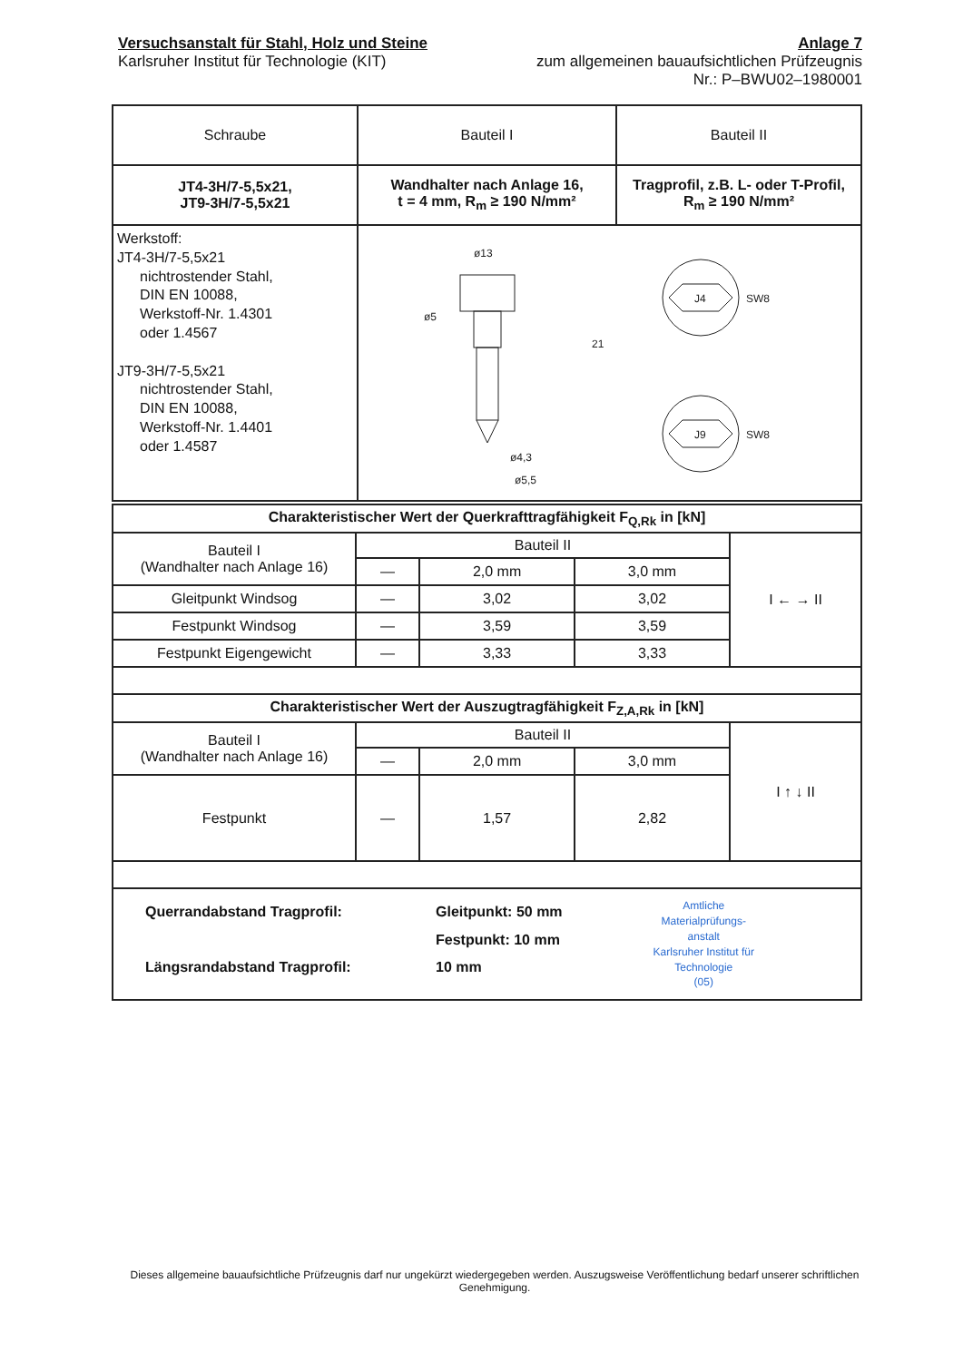Versuchsanstalt für Stahl, Holz und Steine
Karlsruher Institut für Technologie (KIT)
Anlage 7
zum allgemeinen bauaufsichtlichen Prüfzeugnis
Nr.: P–BWU02–1980001
| Schraube | Bauteil I | Bauteil II |
| --- | --- | --- |
| JT4-3H/7-5,5x21, JT9-3H/7-5,5x21 | Wandhalter nach Anlage 16, t = 4 mm, R<sub>m</sub> ≥ 190 N/mm² | Tragprofil, z.B. L- oder T-Profil, R<sub>m</sub> ≥ 190 N/mm² |
| Werkstoff: JT4-3H/7-5,5x21 nichtrostender Stahl, DIN EN 10088, Werkstoff-Nr. 1.4301 oder 1.4567 JT9-3H/7-5,5x21 nichtrostender Stahl, DIN EN 10088, Werkstoff-Nr. 1.4401 oder 1.4587 | ø13 ø5 ø4,3 ø5,5 21 J4 J9 SW8 SW8 | |
| Charakteristischer Wert der Querkrafttragfähigkeit F<sub>Q,Rk</sub> in [kN] | | | | |
| Bauteil I (Wandhalter nach Anlage 16) | Bauteil II | | | I ← → II |
| | — | 2,0 mm | 3,0 mm | |
| Gleitpunkt Windsog | — | 3,02 | 3,02 | |
| Festpunkt Windsog | — | 3,59 | 3,59 | |
| Festpunkt Eigengewicht | — | 3,33 | 3,33 | |
| Charakteristischer Wert der Auszugtragfähigkeit F<sub>Z,A,Rk</sub> in [kN] | | | | |
| Bauteil I (Wandhalter nach Anlage 16) | Bauteil II | | | I ↑ ↓ II |
| | — | 2,0 mm | 3,0 mm | |
| Festpunkt | — | 1,57 | 2,82 | |
| Querrandabstand Tragprofil: Längsrandabstand Tragprofil: Gleitpunkt: 50 mm Festpunkt: 10 mm 10 mm Amtliche Materialprüfungs- anstalt Karlsruher Institut für Technologie (05) | | | | |
Dieses allgemeine bauaufsichtliche Prüfzeugnis darf nur ungekürzt wiedergegeben werden. Auszugsweise Veröffentlichung bedarf unserer schriftlichen Genehmigung.